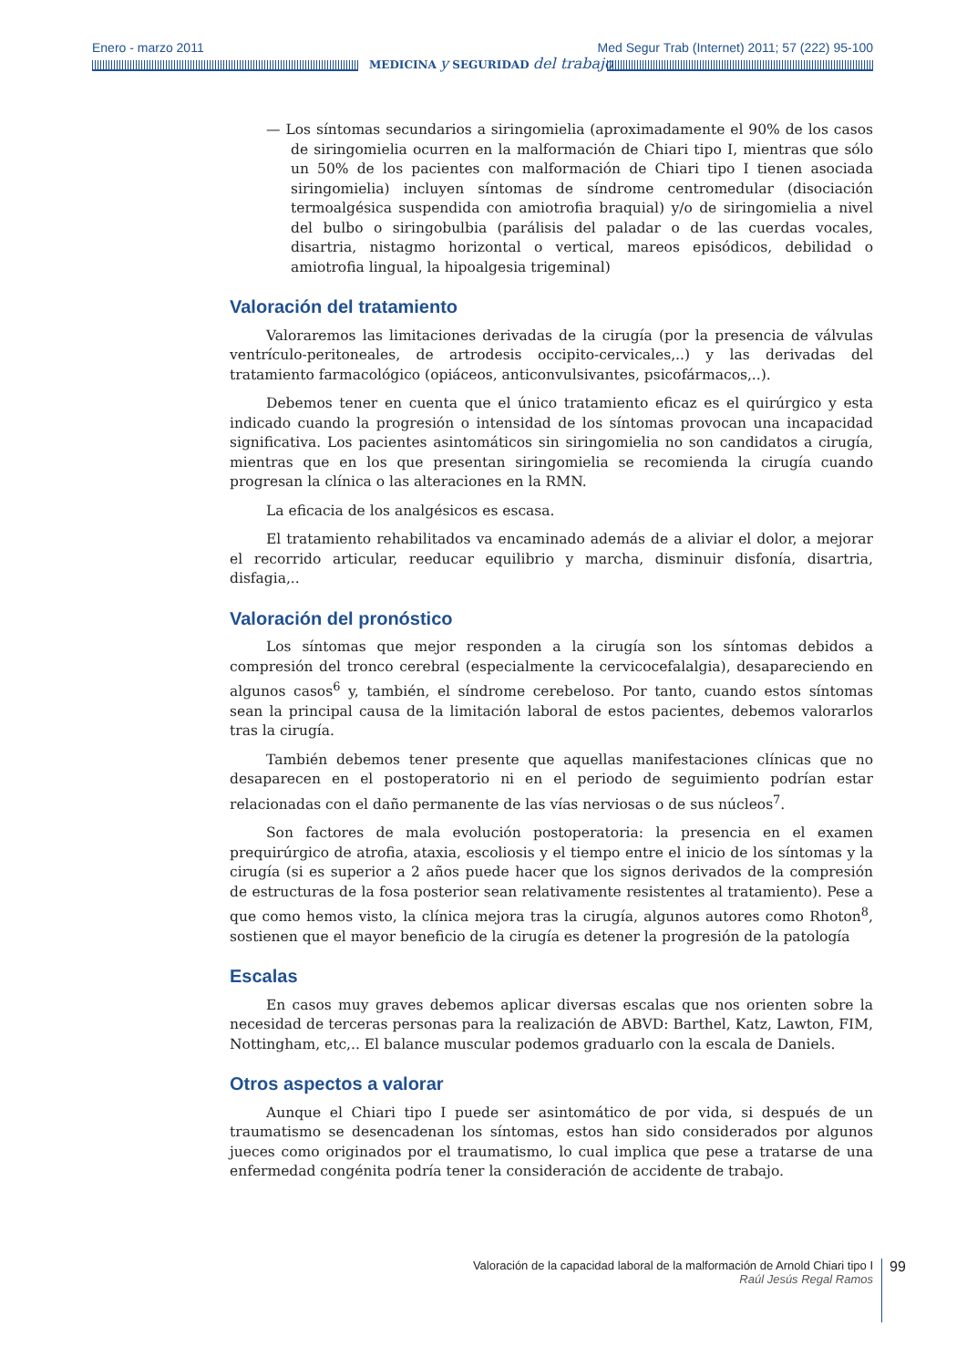Enero - marzo 2011 Med Segur Trab (Internet) 2011; 57 (222) 95-100
MEDICINA y SEGURIDAD del trabajo
— Los síntomas secundarios a siringomielia (aproximadamente el 90% de los casos de siringomielia ocurren en la malformación de Chiari tipo I, mientras que sólo un 50% de los pacientes con malformación de Chiari tipo I tienen asociada siringomielia) incluyen síntomas de síndrome centromedular (disociación termoalgésica suspendida con amiotrofia braquial) y/o de siringomielia a nivel del bulbo o siringobulbia (parálisis del paladar o de las cuerdas vocales, disartria, nistagmo horizontal o vertical, mareos episódicos, debilidad o amiotrofia lingual, la hipoalgesia trigeminal)
Valoración del tratamiento
Valoraremos las limitaciones derivadas de la cirugía (por la presencia de válvulas ventrículo-peritoneales, de artrodesis occipito-cervicales,..) y las derivadas del tratamiento farmacológico (opiáceos, anticonvulsivantes, psicofármacos,..).
Debemos tener en cuenta que el único tratamiento eficaz es el quirúrgico y esta indicado cuando la progresión o intensidad de los síntomas provocan una incapacidad significativa. Los pacientes asintomáticos sin siringomielia no son candidatos a cirugía, mientras que en los que presentan siringomielia se recomienda la cirugía cuando progresan la clínica o las alteraciones en la RMN.
La eficacia de los analgésicos es escasa.
El tratamiento rehabilitados va encaminado además de a aliviar el dolor, a mejorar el recorrido articular, reeducar equilibrio y marcha, disminuir disfonía, disartria, disfagia,..
Valoración del pronóstico
Los síntomas que mejor responden a la cirugía son los síntomas debidos a compresión del tronco cerebral (especialmente la cervicocefalalgia), desapareciendo en algunos casos<sup>6</sup> y, también, el síndrome cerebeloso. Por tanto, cuando estos síntomas sean la principal causa de la limitación laboral de estos pacientes, debemos valorarlos tras la cirugía.
También debemos tener presente que aquellas manifestaciones clínicas que no desaparecen en el postoperatorio ni en el periodo de seguimiento podrían estar relacionadas con el daño permanente de las vías nerviosas o de sus núcleos<sup>7</sup>.
Son factores de mala evolución postoperatoria: la presencia en el examen prequirúrgico de atrofia, ataxia, escoliosis y el tiempo entre el inicio de los síntomas y la cirugía (si es superior a 2 años puede hacer que los signos derivados de la compresión de estructuras de la fosa posterior sean relativamente resistentes al tratamiento). Pese a que como hemos visto, la clínica mejora tras la cirugía, algunos autores como Rhoton<sup>8</sup>, sostienen que el mayor beneficio de la cirugía es detener la progresión de la patología
Escalas
En casos muy graves debemos aplicar diversas escalas que nos orienten sobre la necesidad de terceras personas para la realización de ABVD: Barthel, Katz, Lawton, FIM, Nottingham, etc,.. El balance muscular podemos graduarlo con la escala de Daniels.
Otros aspectos a valorar
Aunque el Chiari tipo I puede ser asintomático de por vida, si después de un traumatismo se desencadenan los síntomas, estos han sido considerados por algunos jueces como originados por el traumatismo, lo cual implica que pese a tratarse de una enfermedad congénita podría tener la consideración de accidente de trabajo.
Valoración de la capacidad laboral de la malformación de Arnold Chiari tipo I
Raúl Jesús Regal Ramos
99